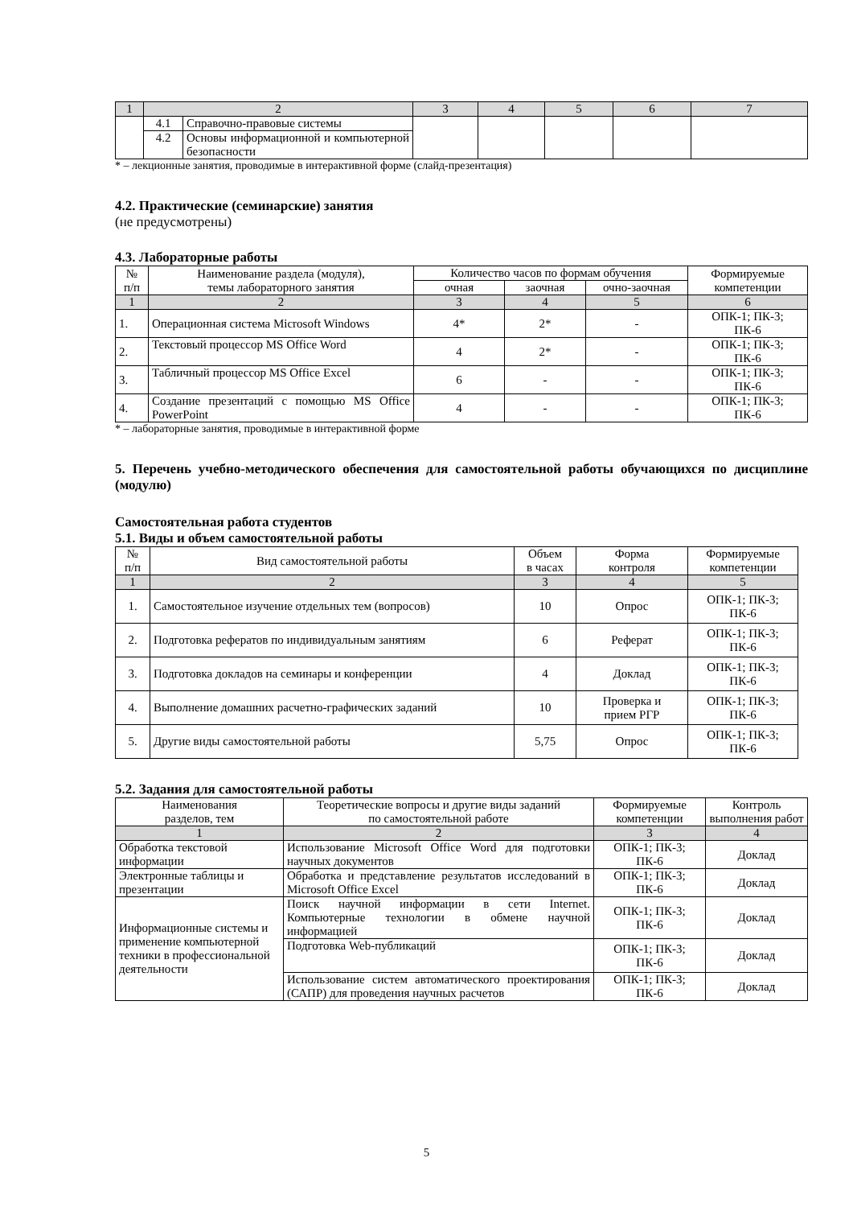| 1 | 2 | | 3 | 4 | 5 | 6 | 7 |
| | 4.1 | Справочно-правовые системы | | | | | |
| | 4.2 | Основы информационной и компьютерной безопасности | | | | | |
* – лекционные занятия, проводимые в интерактивной форме (слайд-презентация)
4.2. Практические (семинарские) занятия
(не предусмотрены)
4.3. Лабораторные работы
| № п/п | Наименование раздела (модуля), темы лабораторного занятия | Количество часов по формам обучения | | | Формируемые компетенции |
| | | очная | заочная | очно-заочная | |
| 1 | 2 | 3 | 4 | 5 | 6 |
| 1. | Операционная система Microsoft Windows | 4* | 2* | - | ОПК-1; ПК-3; ПК-6 |
| 2. | Текстовый процессор MS Office Word | 4 | 2* | - | ОПК-1; ПК-3; ПК-6 |
| 3. | Табличный процессор MS Office Excel | 6 | - | - | ОПК-1; ПК-3; ПК-6 |
| 4. | Создание презентаций с помощью MS Office PowerPoint | 4 | - | - | ОПК-1; ПК-3; ПК-6 |
* – лабораторные занятия, проводимые в интерактивной форме
5. Перечень учебно-методического обеспечения для самостоятельной работы обучающихся по дисциплине (модулю)
Самостоятельная работа студентов
5.1. Виды и объем самостоятельной работы
| № п/п | Вид самостоятельной работы | Объем в часах | Форма контроля | Формируемые компетенции |
| 1 | 2 | 3 | 4 | 5 |
| 1. | Самостоятельное изучение отдельных тем (вопросов) | 10 | Опрос | ОПК-1; ПК-3; ПК-6 |
| 2. | Подготовка рефератов по индивидуальным занятиям | 6 | Реферат | ОПК-1; ПК-3; ПК-6 |
| 3. | Подготовка докладов на семинары и конференции | 4 | Доклад | ОПК-1; ПК-3; ПК-6 |
| 4. | Выполнение домашних расчетно-графических заданий | 10 | Проверка и прием РГР | ОПК-1; ПК-3; ПК-6 |
| 5. | Другие виды самостоятельной работы | 5,75 | Опрос | ОПК-1; ПК-3; ПК-6 |
5.2. Задания для самостоятельной работы
| Наименования разделов, тем | Теоретические вопросы и другие виды заданий по самостоятельной работе | Формируемые компетенции | Контроль выполнения работ |
| 1 | 2 | 3 | 4 |
| Обработка текстовой информации | Использование Microsoft Office Word для подготовки научных документов | ОПК-1; ПК-3; ПК-6 | Доклад |
| Электронные таблицы и презентации | Обработка и представление результатов исследований в Microsoft Office Excel | ОПК-1; ПК-3; ПК-6 | Доклад |
| Информационные системы и применение компьютерной техники в профессиональной деятельности | Поиск научной информации в сети Internet. Компьютерные технологии в обмене научной информацией | ОПК-1; ПК-3; ПК-6 | Доклад |
| | Подготовка Web-публикаций | ОПК-1; ПК-3; ПК-6 | Доклад |
| | Использование систем автоматического проектирования (САПР) для проведения научных расчетов | ОПК-1; ПК-3; ПК-6 | Доклад |
5